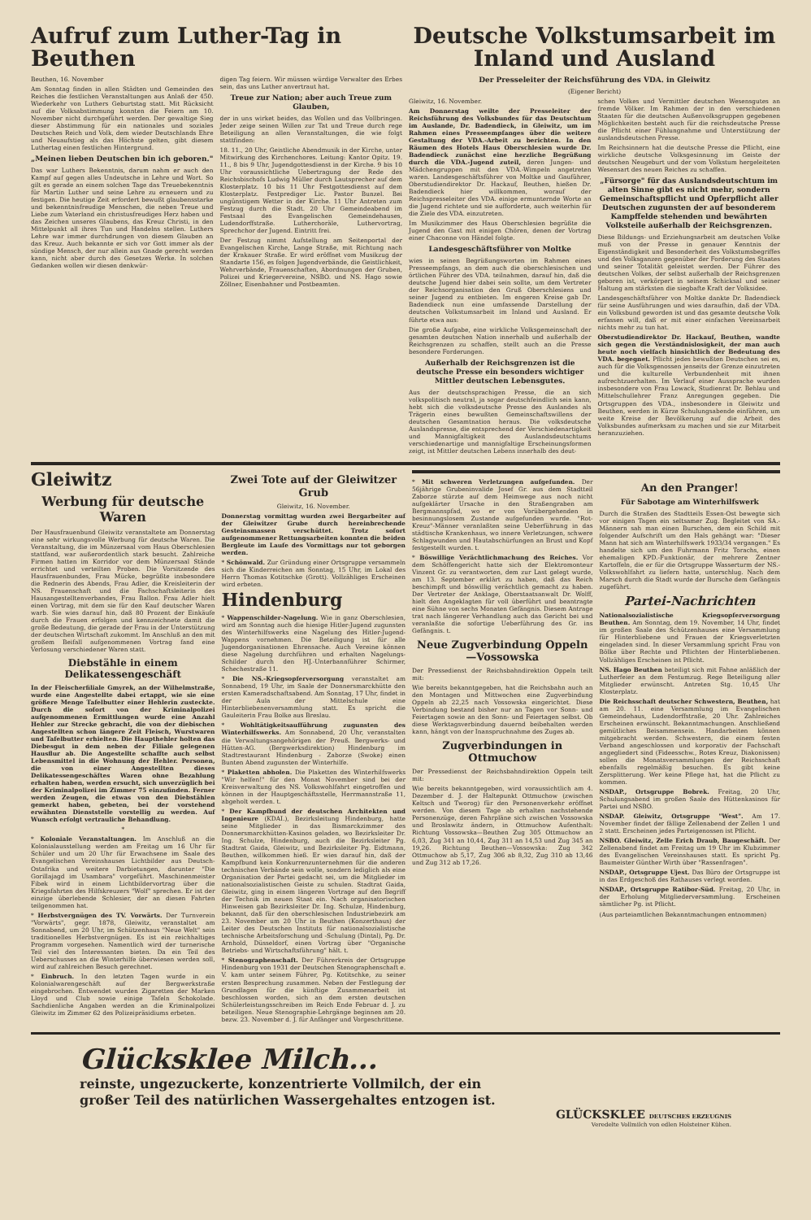Aufruf zum Luther-Tag in Beuthen
Beuthen, 16. November
Am Sonntag finden in allen Städten und Gemeinden des Reiches die festlichen Veranstaltungen aus Anlaß der 450. Wiederkehr von Luthers Geburtstag statt. Mit Rücksicht auf die Volksabstimmung konnten die Feiern am 10. November nicht durchgeführt werden. Der gewaltige Sieg dieser Abstimmung für ein nationales und soziales Deutsches Reich und Volk, dem wieder Deutschlands Ehre und Neuaufstieg als das Höchste gelten, gibt diesem Luthertag einen festlichen Hintergrund.
„Meinen lieben Deutschen bin ich geboren."
Das war Luthers Bekenntnis, darum nahm er auch den Kampf auf gegen alles Undeutsche in Lehre und Wort. So gilt es gerade an einem solchen Tage das Treuebekenntnis für Martin Luther und seine Lehre zu erneuern und zu festigen. Die heutige Zeit erfordert bewußt glaubensstarke und bekenntnisfreudige Menschen, die neben Treue und Liebe zum Vaterland ein christusfreudiges Herz haben und das Zeichen unseres Glaubens, das Kreuz Christi, in den Mittelpunkt all ihres Tun und Handelns stellen. Luthers Lehre war immer durchdrungen von diesem Glauben an das Kreuz. Auch bekannte er sich vor Gott immer als der sündige Mensch, der nur allein aus Gnade gerecht werden kann, nicht aber durch des Gesetzes Werke. In solchen Gedanken wollen wir diesen denkwür-
digen Tag feiern. Wir müssen würdige Verwalter des Erbes sein, das uns Luther anvertraut hat.
Treue zur Nation; aber auch Treue zum Glauben,
der in uns wirket beides, das Wollen und das Vollbringen. Jeder zeige seinen Willen zur Tat und Treue durch rege Beteiligung an allen Veranstaltungen, die wie folgt stattfinden:
18. 11., 20 Uhr, Geistliche Abendmusik in der Kirche, unter Mitwirkung des Kirchenchores. Leitung: Kantor Opitz. 19. 11., 8 bis 9 Uhr, Jugendgottesdienst in der Kirche. 9 bis 10 Uhr voraussichtliche Uebertragung der Rede des Reichsbischofs Ludwig Müller durch Lautsprecher auf dem Klosterplatz. 10 bis 11 Uhr Festgottesdienst auf dem Klosterplatz. Festprediger Lic. Pastor Bunzel. Bei ungünstigem Wetter in der Kirche. 11 Uhr Antreten zum Festzug durch die Stadt. 20 Uhr Gemeindeabend im Festsaal des Evangelischen Gemeindehauses, Ludendorffstraße. Lutherchoräle, Luthervortrag, Sprechchor der Jugend. Eintritt frei.
Der Festzug nimmt Aufstellung am Seitenportal der Evangelischen Kirche, Lange Straße, mit Richtung nach der Krakauer Straße. Er wird eröffnet vom Musikzug der Standarte 156, es folgen Jugendverbände, die Geistlichkeit, Wehrverbände, Frauenschaften, Abordnungen der Gruben, Polizei und Kriegervereine, NSBO. und NS. Hago sowie Zöllner, Eisenbahner und Postbeamten.
Deutsche Volkstumsarbeit im Inland und Ausland
Der Presseleiter der Reichsführung des VDA. in Gleiwitz
(Eigener Bericht)
Gleiwitz, 16. November.
Am Donnerstag weilte der Presseleiter der Reichsführung des Volksbundes für das Deutschtum im Auslande, Dr. Badendieck, in Gleiwitz, um im Rahmen eines Presseempfanges über die weitere Gestaltung der VDA.-Arbeit zu berichten. In den Räumen des Hotels Haus Oberschlesien wurde Dr. Badendieck zunächst eine herzliche Begrüßung durch die VDA.-Jugend zuteil, deren Jungen- und Mädchengruppen mit den VDA.-Wimpeln angetreten waren. Landesgeschäftsführer von Moltke und Gauführer, Oberstudiendirektor Dr. Hackauf, Beuthen, hießen Dr. Badendieck hier willkommen, worauf der Reichspresseleiter des VDA. einige ermunternde Worte an die Jugend richtete und sie aufforderte, auch weiterhin für die Ziele des VDA. einzutreten.
Im Musikzimmer des Haus Oberschlesien begrüßte die Jugend den Gast mit einigen Chören, denen der Vortrag einer Chaconne von Händel folgte.
Landesgeschäftsführer von Moltke
wies in seinen Begrüßungsworten im Rahmen eines Presseempfangs, an dem auch die oberschlesischen und örtlichen Führer des VDA. teilnahmen, darauf hin, daß die deutsche Jugend hier dabei sein sollte, um dem Vertreter der Reichsorganisation den Gruß Oberschlesiens und seiner Jugend zu entbieten. Im engeren Kreise gab Dr. Badendieck nun eine umfassende Darstellung der deutschen Volkstumsarbeit im Inland und Ausland. Er führte etwa aus:
Die große Aufgabe, eine wirkliche Volksgemeinschaft der gesamten deutschen Nation innerhalb und außerhalb der Reichsgrenzen zu schaffen, stellt auch an die Presse besondere Forderungen.
Außerhalb der Reichsgrenzen ist die deutsche Presse ein besonders wichtiger Mittler deutschen Lebensgutes.
Aus der deutschsprachigen Presse, die an sich volkspolitisch neutral, ja sogar deutschfeindlich sein kann, hebt sich die volksdeutsche Presse des Auslandes als Trägerin eines bewußten Gemeinschaftswillens der deutschen Gesamtnation heraus. Die volksdeutsche Auslandspresse, die entsprechend der Verschiedenartigkeit und Mannigfaltigkeit des Auslandsdeutschtums verschiedenartige und mannigfaltige Erscheinungsformen zeigt, ist Mittler deutschen Lebens innerhalb des deut-
schen Volkes und Vermittler deutschen Wesensgutes an fremde Völker. Im Rahmen der in den verschiedenen Staaten für die deutschen Außenvolksgruppen gegebenen Möglichkeiten besteht auch für die reichsdeutsche Presse die Pflicht einer Fühlungnahme und Unterstützung der auslandsdeutschen Presse.
Im Reichsinnern hat die deutsche Presse die Pflicht, eine wirkliche deutsche Volksgesinnung im Geiste der deutschen Neugeburt und der vom Volkstum hergeleiteten Wesensart des neuen Reiches zu schaffen.
„Fürsorge" für das Auslandsdeutschtum im alten Sinne gibt es nicht mehr, sondern Gemeinschaftspflicht und Opferpflicht aller Deutschen zugunsten der auf besonderem Kampffelde stehenden und bewährten Volksteile außerhalb der Reichsgrenzen.
Diese Bildungs- und Erziehungsarbeit am deutschen Volke muß von der Presse in genauer Kenntnis der Eigenständigkeit und Besonderheit des Volkstumsbegriffes und des Volksganzen gegenüber der Forderung des Staates und seiner Totalität geleistet werden. Der Führer des deutschen Volkes, der selbst außerhalb der Reichsgrenzen geboren ist, verkörpert in seinem Schicksal und seiner Haltung am stärksten die siegbafte Kraft der Volksidee.
Landesgeschäftsführer von Moltke dankte Dr. Badendieck für seine Ausführungen und wies daraufhin, daß der VDA. ein Volksbund geworden ist und das gesamte deutsche Volk erfassen will, daß er mit einer einfachen Vereinsarbeit nichts mehr zu tun hat.
Oberstudiendirektor Dr. Hackauf, Beuthen, wandte sich gegen die Verständnislosigkeit, der man auch heute noch vielfach hinsichtlich der Bedeutung des VDA. begegnet. Pflicht jedes bewußten Deutschen sei es, auch für die Volksgenossen jenseits der Grenze einzutreten und die kulturelle Verbundenheit mit ihnen aufrechtzuerhalten. Im Verlauf einer Aussprache wurden insbesondere von Frau Lowack, Studienrat Dr. Behlau und Mittelschullehrer Franz Anregungen gegeben. Die Ortsgruppen des VDA., insbesondere in Gleiwitz und Beuthen, werden in Kürze Schulungsabende einführen, um weite Kreise der Bevölkerung auf die Arbeit des Volksbundes aufmerksam zu machen und sie zur Mitarbeit heranzuziehen.
Gleiwitz
Werbung für deutsche Waren
Der Hausfrauenbund Gleiwitz veranstaltete am Donnerstag eine sehr wirkungsvolle Werbung für deutsche Waren. Die Veranstaltung, die im Münzersaal vom Haus Oberschlesien stattfand, war außerordentlich stark besucht. Zahlreiche Firmen hatten im Korridor vor dem Münzersaal Stände errichtet und verteilten Proben. Die Vorsitzende des Hausfrauenbundes, Frau Mücke, begrüßte insbesondere die Rednerin des Abends, Frau Adler, die Kreisleiterin der NS. Frauenschaft und die Fachschaftsleiterin des Hausangestelltenverbandes, Frau Ballon. Frau Adler hielt einen Vortrag, mit dem sie für den Kauf deutscher Waren warb. Sie wies darauf hin, daß 80 Prozent der Einkäufe durch die Frauen erfolgen und kennzeichnete damit die große Bedeutung, die gerade der Frau in der Unterstützung der deutschen Wirtschaft zukommt. Im Anschluß an den mit großem Beifall aufgenommenen Vortrag fand eine Verlosung verschiedener Waren statt.
Diebstähle in einem Delikatessengeschäft
In der Fleischerfiliale Gmyrek, an der Wilhelmstraße, wurde eine Angestellte dabei ertappt, wie sie eine größere Menge Tafelbutter einer Hehlerin zusteckte. Durch die sofort von der Kriminalpolizei aufgenommenen Ermittlungen wurde eine Anzahl Hehler zur Strecke gebracht, die von der diebischen Angestellten schon längere Zeit Fleisch, Wurstwaren und Tafelbutter erhielten. Die Haupthehler holten das Diebesgut in dem neben der Filiale gelegenen Hausflur ab. Die Angestellte schaffte auch selbst Lebensmittel in die Wohnung der Hehler. Personen, die von einer Angestellten dieses Delikatessengeschäftes Waren ohne Bezahlung erhalten haben, werden ersucht, sich unverzüglich bei der Kriminalpolizei im Zimmer 75 einzufinden. Ferner werden Zeugen, die etwas von den Diebstählen gemerkt haben, gebeten, bei der vorstehend erwähnten Dienststelle vorstellig zu werden. Auf Wunsch erfolgt vertrauliche Behandlung.
*
* Koloniale Veranstaltungen. Im Anschluß an die Kolonialausstellung werden am Freitag um 16 Uhr für Schüler und um 20 Uhr für Erwachsene im Saale des Evangelischen Vereinshauses Lichtbilder aus Deutsch-Ostafrika und weitere Darbietungen, darunter "Die Gorillajagd im Usambara" vorgeführt. Maschinenmeister Fibek wird in einem Lichtbildervortrag über die Kriegsfahrten des Hilfskreuzers "Wolf" sprechen. Er ist der einzige überlebende Schlesier, der an diesen Fahrten teilgenommen hat.
* Herbstvergnügen des TV. Vorwärts. Der Turnverein "Vorwärts", gegr. 1878, Gleiwitz, veranstaltet am Sonnabend, um 20 Uhr, im Schützenhaus "Neue Welt" sein traditionelles Herbstvergnügen. Es ist ein reichhaltiges Programm vorgesehen. Namentlich wird der turnerische Teil viel des Interessanten bieten. Da ein Teil des Ueberschusses an die Winterhilfe überwiesen werden soll, wird auf zahlreichen Besuch gerechnet.
* Einbruch. In den letzten Tagen wurde in ein Kolonialwarengeschäft auf der Bergwerkstraße eingebrochen. Entwendet wurden Zigaretten der Marken Lloyd und Club sowie einige Tafeln Schokolade. Sachdienliche Angaben werden an die Kriminalpolizei Gleiwitz im Zimmer 62 des Polizeipräsidiums erbeten.
Zwei Tote auf der Gleiwitzer Grub
Gleiwitz, 16. November.
Donnerstag vormittag wurden zwei Bergarbeiter auf der Gleiwitzer Grube durch hereinbrechende Gesteinsmassen verschüttet. Trotz sofort aufgenommener Rettungsarbeiten konnten die beiden Bergleute im Laufe des Vormittags nur tot geborgen werden.
* Schönwald. Zur Gründung einer Ortsgruppe versammeln sich die Kinderreichen am Sonntag, 15 Uhr, im Lokal des Herrn Thomas Kotitschke (Grott). Vollzähliges Erscheinen wird erbeten.
Hindenburg
* Wappenschilder-Nagelung. Wie in ganz Oberschlesien, wird am Sonntag auch die hiesige Hitler-Jugend zugunsten des Winterhilfswerks eine Nagelung des Hitler-Jugend-Wappens vornehmen. Die Beteiligung ist für alle Jugendorganisationen Ehrensache. Auch Vereine können diese Nagelung durchführen und erhalten Nagelungs-Schilder durch den HJ.-Unterbannführer Schirmer, Schechestraße 11.
* Die NS.-Kriegsopferversorgung veranstaltet am Sonnabend, 19 Uhr, im Saale der Donnersmarckhütte den ersten Kameradschaftsabend. Am Sonntag, 17 Uhr, findet in der Aula der Mittelschule eine Hinterbliebenenversammlung statt. Es spricht die Gauleiterin Frau Bolke aus Breslau.
* Wohltätigkeitsaufführung zugunsten des Winterhilfswerks. Am Sonnabend, 20 Uhr, veranstalten die Verwaltungsangehörigen der Preuß. Bergwerks- und Hütten-AG. (Bergwerksdirektion) Hindenburg im Stadtrestaurant Hindenburg - Zaborze (Swoke) einen Bunten Abend zugunsten der Winterhilfe.
* Plaketten abholen. Die Plaketten des Winterhilfswerks "Wir helfen!" für den Monat November sind bei der Kreisverwaltung des NS. Volkswohlfahrt eingetroffen und können in der Hauptgeschäftsstelle, Herrmannstraße 11, abgeholt werden. t.
* Der Kampfbund der deutschen Architekten und Ingenieure (KDAI.), Bezirksleitung Hindenburg, hatte seine Mitglieder in das Bismarckzimmer des Donnersmarckhütten-Kasinos geladen, wo Bezirksleiter Dr. Ing. Schulze, Hindenburg, auch die Bezirksleiter Pg. Stadtrat Gaida, Gleiwitz, und Bezirksleiter Pg. Eidtmann, Beuthen, willkommen hieß. Er wies darauf hin, daß der Kampfbund kein Konkurrenzunternehmen für die anderen technischen Verbände sein wolle, sondern lediglich als eine Organisation der Partei gedacht sei, um die Mitglieder im nationalsozialistischen Geiste zu schulen. Stadtrat Gaida, Gleiwitz, ging in einem längeren Vortrage auf den Begriff der Technik im neuen Staat ein. Nach organisatorischen Hinweisen gab Bezirksleiter Dr. Ing. Schulze, Hindenburg, bekannt, daß für den oberschlesischen Industriebezirk am 23. November um 20 Uhr in Beuthen (Konzerthaus) der Leiter des Deutschen Instituts für nationalsozialistische technische Arbeitsforschung und -Schulung (Dintal), Pg. Dr. Arnhold, Düsseldorf, einen Vortrag über "Organische Betriebs- und Wirtschaftsführung" hält. t.
* Stenographenschaft. Der Führerkreis der Ortsgruppe Hindenburg von 1931 der Deutschen Stenographenschaft e. V. kam unter seinem Führer, Pg. Kotitschke, zu seiner ersten Besprechung zusammen. Neben der Festlegung der Grundlagen für die künftige Zusammenarbeit ist beschlossen worden, sich an dem ersten deutschen Schülerleistungsschreiben im Reich Ende Februar d. J. zu beteiligen. Neue Stenographie-Lehrgänge beginnen am 20. bezw. 23. November d. J. für Anfänger und Vorgeschrittene.
* Mit schweren Verletzungen aufgefunden. Der 56jährige Grubeninvalide Josef Gr. aus dem Stadtteil Zaborze stürzte auf dem Heimwege aus noch nicht aufgeklärter Ursache in den Straßengraben am Bergmannspfad, wo er von Vorübergehenden in besinnungslosem Zustande aufgefunden wurde. "Rot-Kreuz"-Männer veranlaßten seine Ueberführung in das städtische Krankenhaus, wo innere Verletzungen, schwere Schlagwunden und Hautabschürfungen an Brust und Kopf festgestellt wurden. t.
* Böswillige Verächtlichmachung des Reiches. Vor dem Schöffengericht hatte sich der Elektromonteur Vinzent Gr. zu verantworten, dem zur Last gelegt wurde, am 13. September erklärt zu haben, daß das Reich beschimpft und böswillig verächtlich gemacht zu haben. Der Vertreter der Anklage, Oberstaatsanwalt Dr. Wolff, hielt den Angeklagten für voll überführt und beantragte eine Sühne von sechs Monaten Gefängnis. Diesem Antrage trat nach längerer Verhandlung auch das Gericht bei und veranlaßte die sofortige Ueberführung des Gr. ins Gefängnis. t.
Neue Zugverbindung Oppeln—Vossowska
Der Pressedienst der Reichsbahndirektion Oppeln teilt mit:
Wie bereits bekanntgegeben, hat die Reichsbahn auch an den Montagen und Mittwochen eine Zugverbindung Oppeln ab 22,25 nach Vossowska eingerichtet. Diese Verbindung bestand bisher nur an Tagen vor Sonn- und Feiertagen sowie an den Sonn- und Feiertagen selbst. Ob diese Werktagsverbindung dauernd beibehalten werden kann, hängt von der Inanspruchnahme des Zuges ab.
Zugverbindungen in Ottmuchow
Der Pressedienst der Reichsbahndirektion Oppeln teilt mit:
Wie bereits bekanntgegeben, wird voraussichtlich am 4. Dezember d. J. der Haltepunkt Ottmuchow (zwischen Keltsch und Tworog) für den Personenverkehr eröffnet werden. Von diesem Tage ab erhalten nachstehende Personenzüge, deren Fahrpläne sich zwischen Vossowska und Broslawitz ändern, in Ottmuchow Aufenthalt: Richtung Vossowska—Beuthen Zug 305 Ottmuchow an 6,03, Zug 341 an 10,44, Zug 311 an 14,53 und Zug 345 an 19,26. Richtung Beuthen—Vossowska: Zug 342 Ottmuchow ab 5,17, Zug 306 ab 8,32, Zug 310 ab 13,46 und Zug 312 ab 17,26.
An den Pranger!
Für Sabotage am Winterhilfswerk
Durch die Straßen des Stadtteils Essen-Ost bewegte sich vor einigen Tagen ein seltsamer Zug. Begleitet von SA.-Männern sah man einen Burschen, dem ein Schild mit folgender Aufschrift um den Hals gehängt war: "Dieser Mann hat sich am Winterhilfswerk 1933/34 vergangen." Es handelte sich um den Fuhrmann Fritz Torachs, einen ehemaligen KPD.-Funktionär, der mehrere Zentner Kartoffeln, die er für die Ortsgruppe Wasserturm der NS.-Volkswohlfahrt zu liefern hatte, unterschlug. Nach dem Marsch durch die Stadt wurde der Bursche dem Gefängnis zugeführt.
Partei-Nachrichten
Nationalsozialistische Kriegsopferversorgung Beuthen. Am Sonntag, dem 19. November, 14 Uhr, findet im großen Saale des Schützenhauses eine Versammlung für Hinterbliebene und Frauen der Kriegsverletzten eingeladen sind. In dieser Versammlung spricht Frau von Bölke über Rechte und Pflichten der Hinterbliebenen. Vollzähliges Erscheinen ist Pflicht.
NS. Hago Beuthen beteiligt sich mit Fahne anläßlich der Lutherfeier an dem Festumzug. Rege Beteiligung aller Mitglieder erwünscht. Antreten Stg. 10,45 Uhr Klosterplatz.
Die Reichsschaft deutscher Schwestern, Beuthen, hat am 20. 11. eine Versammlung im Evangelischen Gemeindehaus, Ludendorffstraße, 20 Uhr. Zahlreiches Erscheinen erwünscht. Bekanntmachungen. Anschließend gemütliches Beisammensein. Handarbeiten können mitgebracht werden. Schwestern, die einem festen Verband angeschlossen und korporativ der Fachschaft angegliedert sind (Fideesschw., Rotes Kreuz, Diakonissen) sollen die Monatsversammlungen der Reichsschaft ebenfalls regelmäßig besuchen. Es gibt keine Zersplitterung. Wer keine Pflege hat, hat die Pflicht zu kommen.
NSDAP., Ortsgruppe Bobrek. Freitag, 20 Uhr, Schulungsabend im großen Saale des Hüttenkasinos für Partei und NSBO.
NSDAP. Gleiwitz, Ortsgruppe "West". Am 17. November findet der fällige Zellenabend der Zellen 1 und 2 statt. Erscheinen jedes Parteigenossen ist Pflicht.
NSBO. Gleiwitz, Zelle Erich Draub, Baugeschäft. Der Zellenabend findet am Freitag um 19 Uhr im Klubzimmer des Evangelischen Vereinshauses statt. Es spricht Pg. Baumeister Günther Wirth über "Rassenfragen".
NSDAP., Ortsgruppe Ujest. Das Büro der Ortsgruppe ist in das Erdgeschoß des Rathauses verlegt worden.
NSDAP., Ortsgruppe Ratibor-Süd. Freitag, 20 Uhr, in der Erholung Mitgliederversammlung. Erscheinen sämtlicher Pg. ist Pflicht.
(Aus parteiamtlichen Bekanntmachungen entnommen)
Glücksklee Milch...
reinste, ungezuckerte, konzentrierte Vollmilch, der ein
großer Teil des natürlichen Wassergehaltes entzogen ist.
GLÜCKSKLEE DEUTSCHES ERZEUGNIS
Veredelte Vollmilch von edlen Holsteiner Kühen.